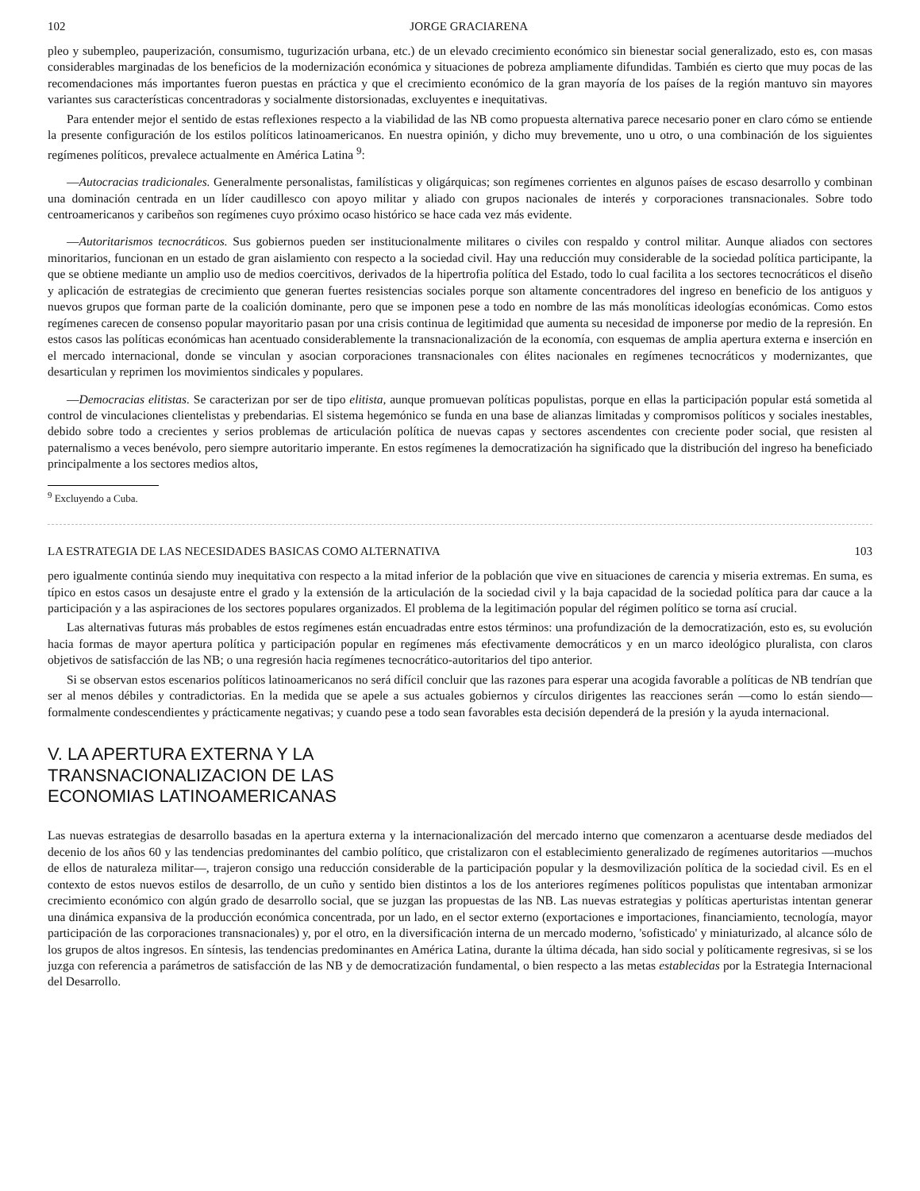102 JORGE GRACIARENA
pleo y subempleo, pauperización, consumismo, tugurización urbana, etc.) de un elevado crecimiento económico sin bienestar social generalizado, esto es, con masas considerables marginadas de los beneficios de la modernización económica y situaciones de pobreza ampliamente difundidas. También es cierto que muy pocas de las recomendaciones más importantes fueron puestas en práctica y que el crecimiento económico de la gran mayoría de los países de la región mantuvo sin mayores variantes sus características concentradoras y socialmente distorsionadas, excluyentes e inequitativas.
Para entender mejor el sentido de estas reflexiones respecto a la viabilidad de las NB como propuesta alternativa parece necesario poner en claro cómo se entiende la presente configuración de los estilos políticos latinoamericanos. En nuestra opinión, y dicho muy brevemente, uno u otro, o una combinación de los siguientes regímenes políticos, prevalece actualmente en América Latina <sup>9</sup>:
—Autocracias tradicionales. Generalmente personalistas, familísticas y oligárquicas; son regímenes corrientes en algunos países de escaso desarrollo y combinan una dominación centrada en un líder caudillesco con apoyo militar y aliado con grupos nacionales de interés y corporaciones transnacionales. Sobre todo centroamericanos y caribeños son regímenes cuyo próximo ocaso histórico se hace cada vez más evidente.
—Autoritarismos tecnocráticos. Sus gobiernos pueden ser institucionalmente militares o civiles con respaldo y control militar. Aunque aliados con sectores minoritarios, funcionan en un estado de gran aislamiento con respecto a la sociedad civil. Hay una reducción muy considerable de la sociedad política participante, la que se obtiene mediante un amplio uso de medios coercitivos, derivados de la hipertrofia política del Estado, todo lo cual facilita a los sectores tecnocráticos el diseño y aplicación de estrategias de crecimiento que generan fuertes resistencias sociales porque son altamente concentradores del ingreso en beneficio de los antiguos y nuevos grupos que forman parte de la coalición dominante, pero que se imponen pese a todo en nombre de las más monolíticas ideologías económicas. Como estos regímenes carecen de consenso popular mayoritario pasan por una crisis continua de legitimidad que aumenta su necesidad de imponerse por medio de la represión. En estos casos las políticas económicas han acentuado considerablemente la transnacionalización de la economía, con esquemas de amplia apertura externa e inserción en el mercado internacional, donde se vinculan y asocian corporaciones transnacionales con élites nacionales en regímenes tecnocráticos y modernizantes, que desarticulan y reprimen los movimientos sindicales y populares.
—Democracias elitistas. Se caracterizan por ser de tipo elitista, aunque promuevan políticas populistas, porque en ellas la participación popular está sometida al control de vinculaciones clientelistas y prebendarias. El sistema hegemónico se funda en una base de alianzas limitadas y compromisos políticos y sociales inestables, debido sobre todo a crecientes y serios problemas de articulación política de nuevas capas y sectores ascendentes con creciente poder social, que resisten al paternalismo a veces benévolo, pero siempre autoritario imperante. En estos regímenes la democratización ha significado que la distribución del ingreso ha beneficiado principalmente a los sectores medios altos,
<sup>9</sup> Excluyendo a Cuba.
LA ESTRATEGIA DE LAS NECESIDADES BASICAS COMO ALTERNATIVA 103
pero igualmente continúa siendo muy inequitativa con respecto a la mitad inferior de la población que vive en situaciones de carencia y miseria extremas. En suma, es típico en estos casos un desajuste entre el grado y la extensión de la articulación de la sociedad civil y la baja capacidad de la sociedad política para dar cauce a la participación y a las aspiraciones de los sectores populares organizados. El problema de la legitimación popular del régimen político se torna así crucial.
Las alternativas futuras más probables de estos regímenes están encuadradas entre estos términos: una profundización de la democratización, esto es, su evolución hacia formas de mayor apertura política y participación popular en regímenes más efectivamente democráticos y en un marco ideológico pluralista, con claros objetivos de satisfacción de las NB; o una regresión hacia regímenes tecnocrático-autoritarios del tipo anterior.
Si se observan estos escenarios políticos latinoamericanos no será difícil concluir que las razones para esperar una acogida favorable a políticas de NB tendrían que ser al menos débiles y contradictorias. En la medida que se apele a sus actuales gobiernos y círculos dirigentes las reacciones serán —como lo están siendo— formalmente condescendientes y prácticamente negativas; y cuando pese a todo sean favorables esta decisión dependerá de la presión y la ayuda internacional.
V. LA APERTURA EXTERNA Y LA
TRANSNACIONALIZACION DE LAS
ECONOMIAS LATINOAMERICANAS
Las nuevas estrategias de desarrollo basadas en la apertura externa y la internacionalización del mercado interno que comenzaron a acentuarse desde mediados del decenio de los años 60 y las tendencias predominantes del cambio político, que cristalizaron con el establecimiento generalizado de regímenes autoritarios —muchos de ellos de naturaleza militar—, trajeron consigo una reducción considerable de la participación popular y la desmovilización política de la sociedad civil. Es en el contexto de estos nuevos estilos de desarrollo, de un cuño y sentido bien distintos a los de los anteriores regímenes políticos populistas que intentaban armonizar crecimiento económico con algún grado de desarrollo social, que se juzgan las propuestas de las NB. Las nuevas estrategias y políticas aperturistas intentan generar una dinámica expansiva de la producción económica concentrada, por un lado, en el sector externo (exportaciones e importaciones, financiamiento, tecnología, mayor participación de las corporaciones transnacionales) y, por el otro, en la diversificación interna de un mercado moderno, 'sofisticado' y miniaturizado, al alcance sólo de los grupos de altos ingresos. En síntesis, las tendencias predominantes en América Latina, durante la última década, han sido social y políticamente regresivas, si se los juzga con referencia a parámetros de satisfacción de las NB y de democratización fundamental, o bien respecto a las metas establecidas por la Estrategia Internacional del Desarrollo.